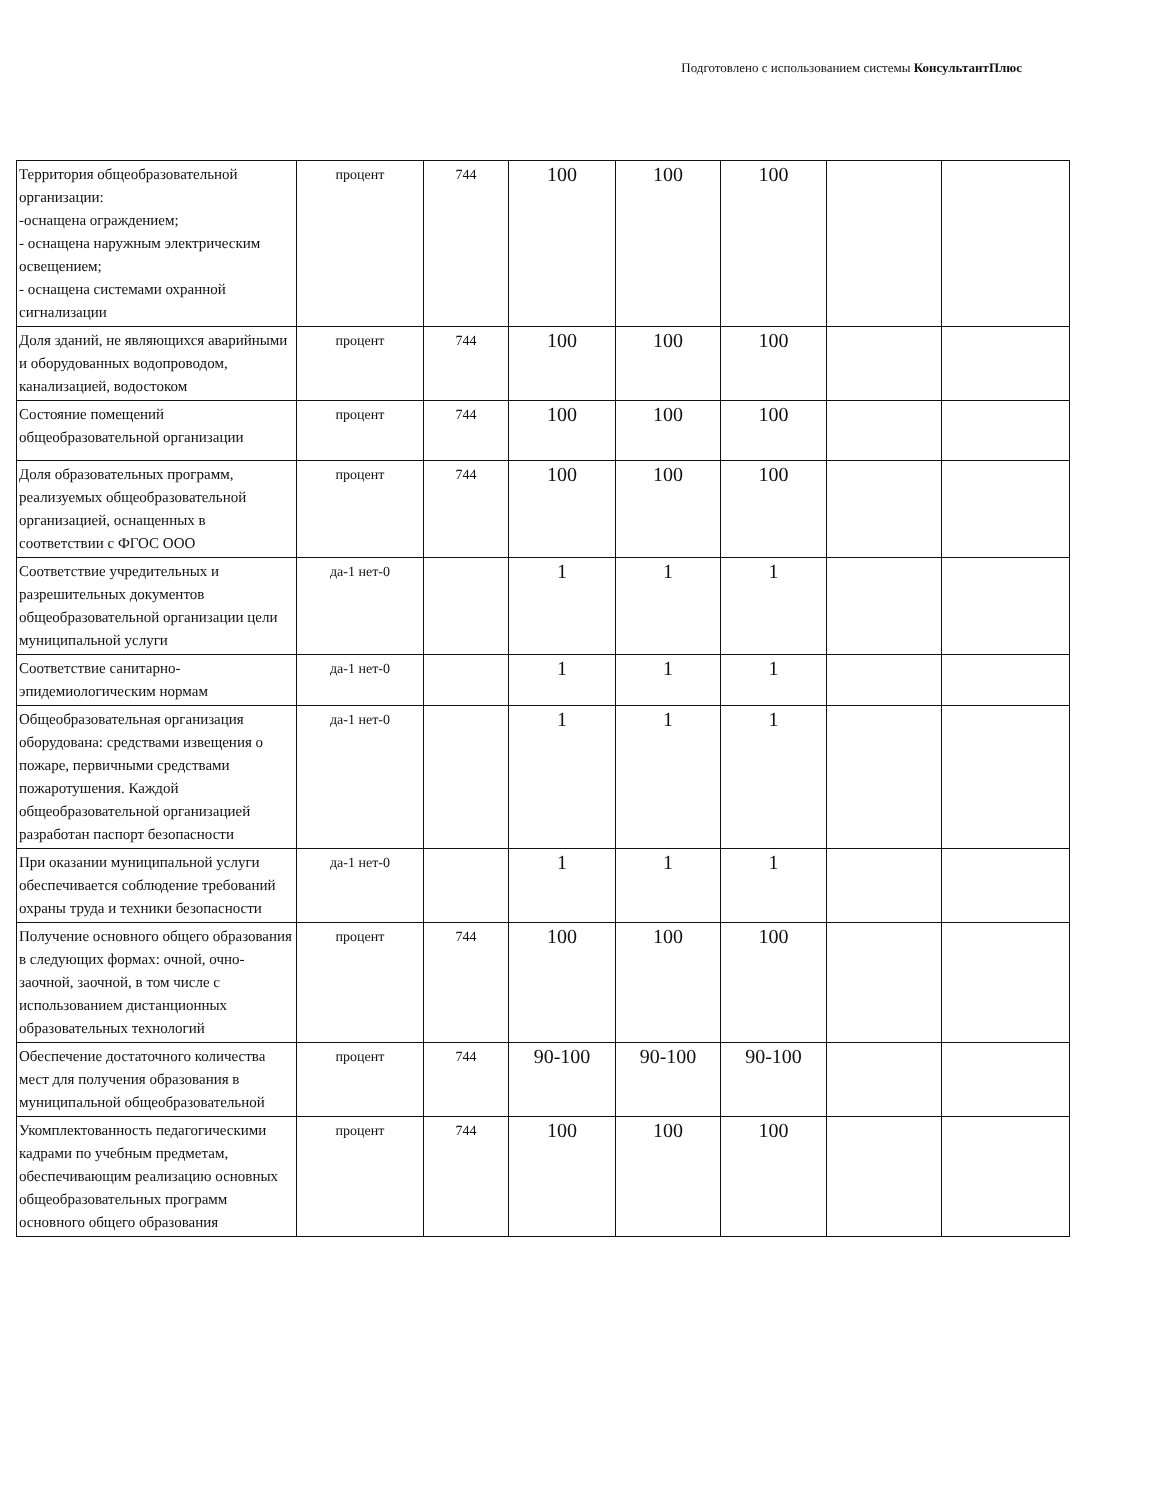Подготовлено с использованием системы КонсультантПлюс
| Территория общеобразовательной организации: -оснащена ограждением; - оснащена наружным электрическим освещением; - оснащена системами охранной сигнализации | процент | 744 | 100 | 100 | 100 | | |
| Доля зданий, не являющихся аварийными и оборудованных водопроводом, канализацией, водостоком | процент | 744 | 100 | 100 | 100 | | |
| Состояние помещений общеобразовательной организации | процент | 744 | 100 | 100 | 100 | | |
| Доля образовательных программ, реализуемых общеобразовательной организацией, оснащенных в соответствии с ФГОС ООО | процент | 744 | 100 | 100 | 100 | | |
| Соответствие учредительных и разрешительных документов общеобразовательной организации цели муниципальной услуги | да-1 нет-0 | | 1 | 1 | 1 | | |
| Соответствие санитарно-эпидемиологическим нормам | да-1 нет-0 | | 1 | 1 | 1 | | |
| Общеобразовательная организация оборудована: средствами извещения о пожаре, первичными средствами пожаротушения. Каждой общеобразовательной организацией разработан паспорт безопасности | да-1 нет-0 | | 1 | 1 | 1 | | |
| При оказании муниципальной услуги обеспечивается соблюдение требований охраны труда и техники безопасности | да-1 нет-0 | | 1 | 1 | 1 | | |
| Получение основного общего образования в следующих формах: очной, очно-заочной, заочной, в том числе с использованием дистанционных образовательных технологий | процент | 744 | 100 | 100 | 100 | | |
| Обеспечение достаточного количества мест для получения образования в муниципальной общеобразовательной | процент | 744 | 90-100 | 90-100 | 90-100 | | |
| Укомплектованность педагогическими кадрами по учебным предметам, обеспечивающим реализацию основных общеобразовательных программ основного общего образования | процент | 744 | 100 | 100 | 100 | | |